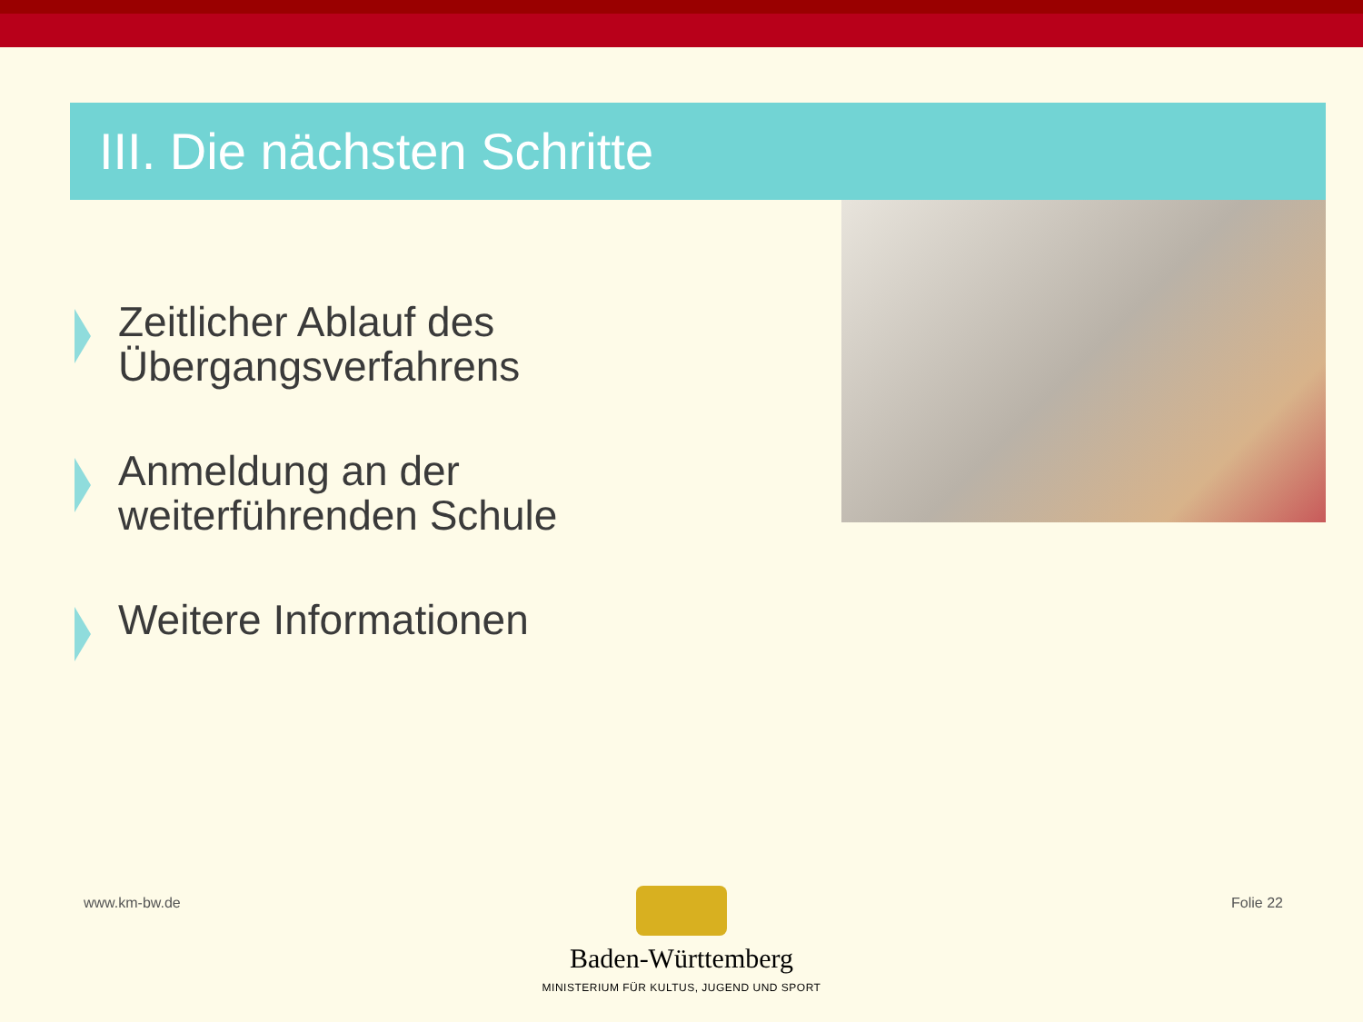III. Die nächsten Schritte
Zeitlicher Ablauf des
Übergangsverfahrens
Anmeldung an der
weiterführenden Schule
Weitere Informationen
www.km-bw.de Folie 22
Baden-Württemberg
MINISTERIUM FÜR KULTUS, JUGEND UND SPORT